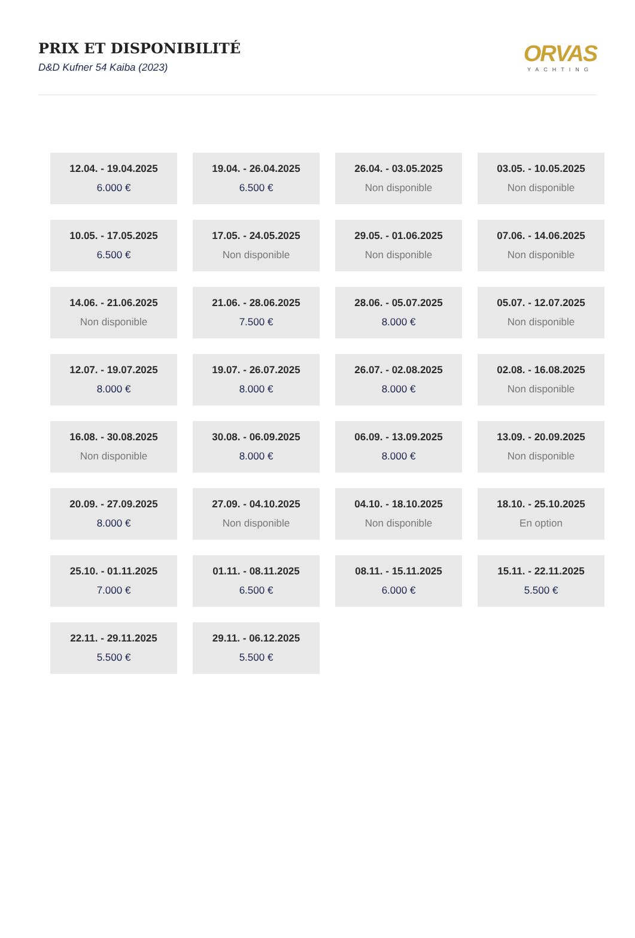PRIX ET DISPONIBILITÉ
D&D Kufner 54 Kaiba (2023)
ORVAS
YACHTING
| 12.04. - 19.04.2025 6.000 € | 19.04. - 26.04.2025 6.500 € | 26.04. - 03.05.2025 Non disponible | 03.05. - 10.05.2025 Non disponible |
| 10.05. - 17.05.2025 6.500 € | 17.05. - 24.05.2025 Non disponible | 29.05. - 01.06.2025 Non disponible | 07.06. - 14.06.2025 Non disponible |
| 14.06. - 21.06.2025 Non disponible | 21.06. - 28.06.2025 7.500 € | 28.06. - 05.07.2025 8.000 € | 05.07. - 12.07.2025 Non disponible |
| 12.07. - 19.07.2025 8.000 € | 19.07. - 26.07.2025 8.000 € | 26.07. - 02.08.2025 8.000 € | 02.08. - 16.08.2025 Non disponible |
| 16.08. - 30.08.2025 Non disponible | 30.08. - 06.09.2025 8.000 € | 06.09. - 13.09.2025 8.000 € | 13.09. - 20.09.2025 Non disponible |
| 20.09. - 27.09.2025 8.000 € | 27.09. - 04.10.2025 Non disponible | 04.10. - 18.10.2025 Non disponible | 18.10. - 25.10.2025 En option |
| 25.10. - 01.11.2025 7.000 € | 01.11. - 08.11.2025 6.500 € | 08.11. - 15.11.2025 6.000 € | 15.11. - 22.11.2025 5.500 € |
| 22.11. - 29.11.2025 5.500 € | 29.11. - 06.12.2025 5.500 € | | |